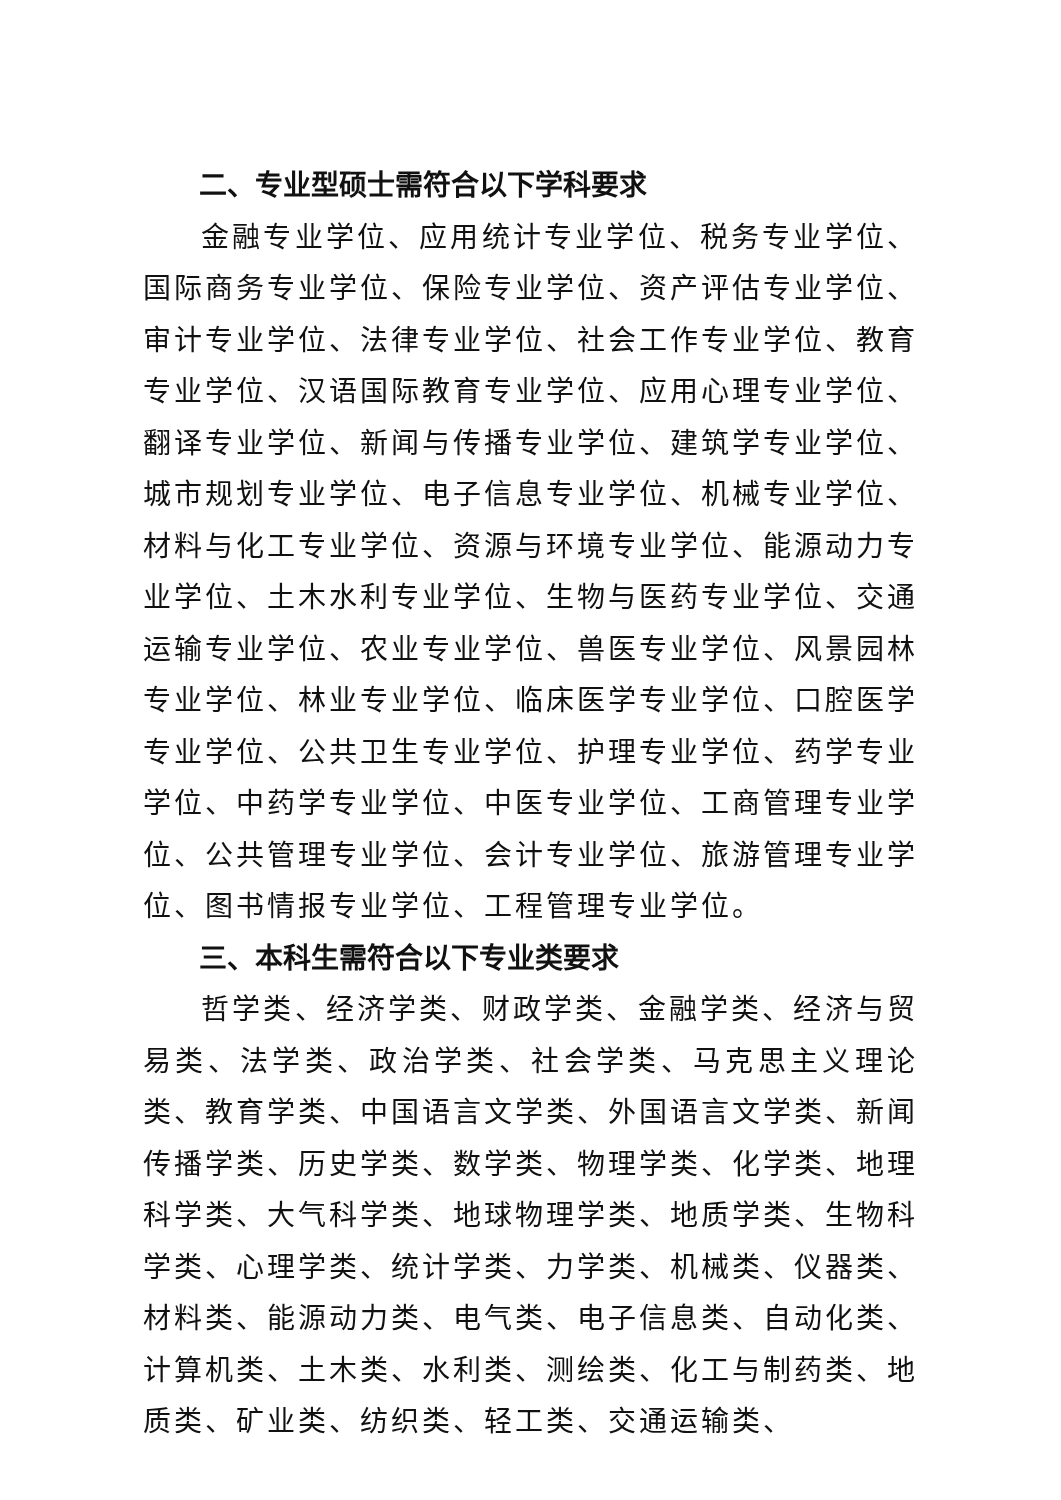二、专业型硕士需符合以下学科要求
金融专业学位、应用统计专业学位、税务专业学位、国际商务专业学位、保险专业学位、资产评估专业学位、审计专业学位、法律专业学位、社会工作专业学位、教育专业学位、汉语国际教育专业学位、应用心理专业学位、翻译专业学位、新闻与传播专业学位、建筑学专业学位、城市规划专业学位、电子信息专业学位、机械专业学位、材料与化工专业学位、资源与环境专业学位、能源动力专业学位、土木水利专业学位、生物与医药专业学位、交通运输专业学位、农业专业学位、兽医专业学位、风景园林专业学位、林业专业学位、临床医学专业学位、口腔医学专业学位、公共卫生专业学位、护理专业学位、药学专业学位、中药学专业学位、中医专业学位、工商管理专业学位、公共管理专业学位、会计专业学位、旅游管理专业学位、图书情报专业学位、工程管理专业学位。
三、本科生需符合以下专业类要求
哲学类、经济学类、财政学类、金融学类、经济与贸易类、法学类、政治学类、社会学类、马克思主义理论类、教育学类、中国语言文学类、外国语言文学类、新闻传播学类、历史学类、数学类、物理学类、化学类、地理科学类、大气科学类、地球物理学类、地质学类、生物科学类、心理学类、统计学类、力学类、机械类、仪器类、材料类、能源动力类、电气类、电子信息类、自动化类、计算机类、土木类、水利类、测绘类、化工与制药类、地质类、矿业类、纺织类、轻工类、交通运输类、